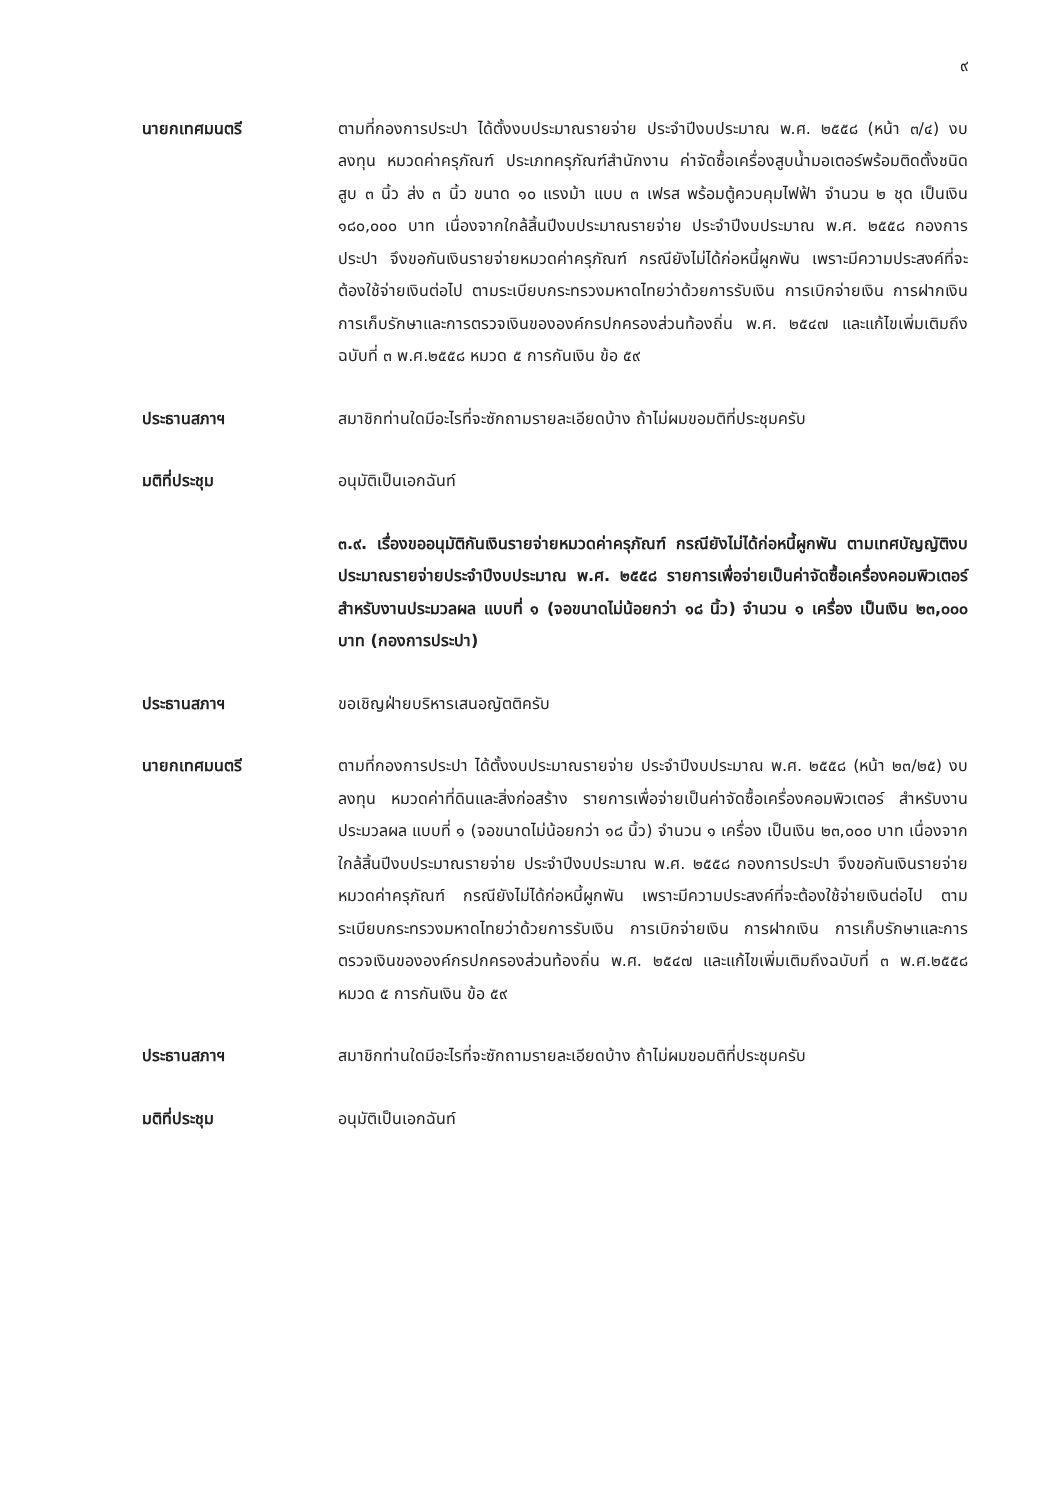๙
นายกเทศมนตรี ตามที่กองการประปา ได้ตั้งงบประมาณรายจ่าย ประจำปีงบประมาณ พ.ศ. ๒๕๕๘ (หน้า ๓/๔) งบลงทุน หมวดค่าครุภัณฑ์ ประเภทครุภัณฑ์สำนักงาน ค่าจัดซื้อเครื่องสูบน้ำมอเตอร์พร้อมติดตั้งชนิดสูบ ๓ นิ้ว ส่ง ๓ นิ้ว ขนาด ๑๐ แรงม้า แบบ ๓ เฟรส พร้อมตู้ควบคุมไฟฟ้า จำนวน ๒ ชุด เป็นเงิน ๑๘๐,๐๐๐ บาท เนื่องจากใกล้สิ้นปีงบประมาณรายจ่าย ประจำปีงบประมาณ พ.ศ. ๒๕๕๘ กองการประปา จึงขอกันเงินรายจ่ายหมวดค่าครุภัณฑ์ กรณียังไม่ได้ก่อหนี้ผูกพัน เพราะมีความประสงค์ที่จะต้องใช้จ่ายเงินต่อไป ตามระเบียบกระทรวงมหาดไทยว่าด้วยการรับเงิน การเบิกจ่ายเงิน การฝากเงิน การเก็บรักษาและการตรวจเงินขององค์กรปกครองส่วนท้องถิ่น พ.ศ. ๒๕๔๗ และแก้ไขเพิ่มเติมถึงฉบับที่ ๓ พ.ศ.๒๕๕๘ หมวด ๕ การกันเงิน ข้อ ๕๙
ประธานสภาฯ สมาชิกท่านใดมีอะไรที่จะซักถามรายละเอียดบ้าง ถ้าไม่ผมขอมติที่ประชุมครับ
มติที่ประชุม อนุมัติเป็นเอกฉันท์
๓.๙. เรื่องขออนุมัติกันเงินรายจ่ายหมวดค่าครุภัณฑ์ กรณียังไม่ได้ก่อหนี้ผูกพัน ตามเทศบัญญัติงบประมาณรายจ่ายประจำปีงบประมาณ พ.ศ. ๒๕๕๘ รายการเพื่อจ่ายเป็นค่าจัดซื้อเครื่องคอมพิวเตอร์ สำหรับงานประมวลผล แบบที่ ๑ (จอขนาดไม่น้อยกว่า ๑๘ นิ้ว) จำนวน ๑ เครื่อง เป็นเงิน ๒๓,๐๐๐ บาท (กองการประปา)
ประธานสภาฯ ขอเชิญฝ่ายบริหารเสนอญัตติครับ
นายกเทศมนตรี ตามที่กองการประปา ได้ตั้งงบประมาณรายจ่าย ประจำปีงบประมาณ พ.ศ. ๒๕๕๘ (หน้า ๒๓/๒๕) งบลงทุน หมวดค่าที่ดินและสิ่งก่อสร้าง รายการเพื่อจ่ายเป็นค่าจัดซื้อเครื่องคอมพิวเตอร์ สำหรับงานประมวลผล แบบที่ ๑ (จอขนาดไม่น้อยกว่า ๑๘ นิ้ว) จำนวน ๑ เครื่อง เป็นเงิน ๒๓,๐๐๐ บาท เนื่องจากใกล้สิ้นปีงบประมาณรายจ่าย ประจำปีงบประมาณ พ.ศ. ๒๕๕๘ กองการประปา จึงขอกันเงินรายจ่ายหมวดค่าครุภัณฑ์ กรณียังไม่ได้ก่อหนี้ผูกพัน เพราะมีความประสงค์ที่จะต้องใช้จ่ายเงินต่อไป ตามระเบียบกระทรวงมหาดไทยว่าด้วยการรับเงิน การเบิกจ่ายเงิน การฝากเงิน การเก็บรักษาและการตรวจเงินขององค์กรปกครองส่วนท้องถิ่น พ.ศ. ๒๕๔๗ และแก้ไขเพิ่มเติมถึงฉบับที่ ๓ พ.ศ.๒๕๕๘ หมวด ๕ การกันเงิน ข้อ ๕๙
ประธานสภาฯ สมาชิกท่านใดมีอะไรที่จะซักถามรายละเอียดบ้าง ถ้าไม่ผมขอมติที่ประชุมครับ
มติที่ประชุม อนุมัติเป็นเอกฉันท์